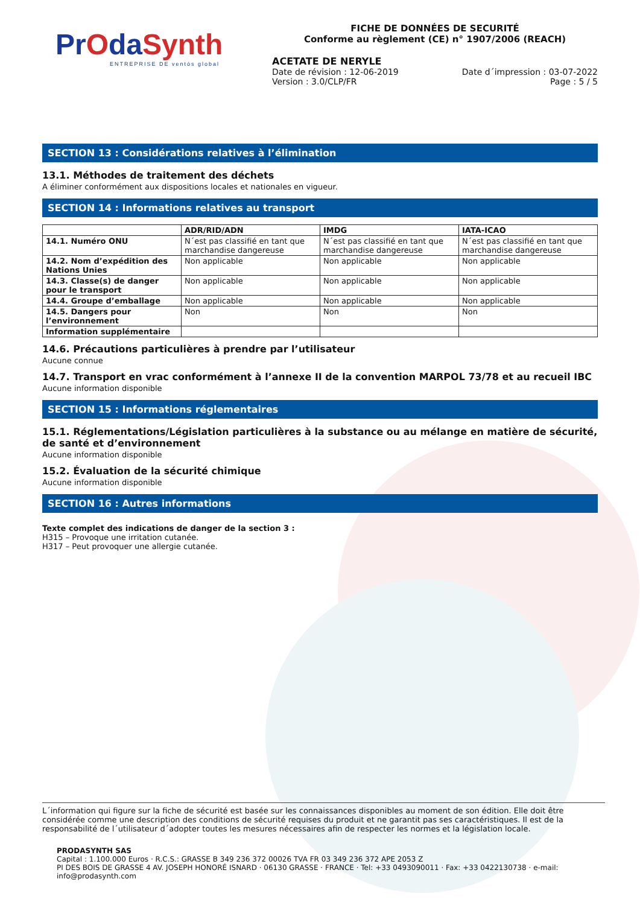PrOdaSynth
ENTREPRISE DE ventós global
FICHE DE DONNÉES DE SECURITÉ
Conforme au règlement (CE) n° 1907/2006 (REACH)
ACETATE DE NERYLE
Date de révision : 12-06-2019 Date d´impression : 03-07-2022
Version : 3.0/CLP/FR Page : 5 / 5
SECTION 13 : Considérations relatives à l’élimination
13.1. Méthodes de traitement des déchets
A éliminer conformément aux dispositions locales et nationales en vigueur.
SECTION 14 : Informations relatives au transport
| | ADR/RID/ADN | IMDG | IATA-ICAO |
| --- | --- | --- | --- |
| 14.1. Numéro ONU | N´est pas classifié en tant que marchandise dangereuse | N´est pas classifié en tant que marchandise dangereuse | N´est pas classifié en tant que marchandise dangereuse |
| 14.2. Nom d’expédition des Nations Unies | Non applicable | Non applicable | Non applicable |
| 14.3. Classe(s) de danger pour le transport | Non applicable | Non applicable | Non applicable |
| 14.4. Groupe d’emballage | Non applicable | Non applicable | Non applicable |
| 14.5. Dangers pour l’environnement | Non | Non | Non |
| Information supplémentaire | | | |
14.6. Précautions particulières à prendre par l’utilisateur
Aucune connue
14.7. Transport en vrac conformément à l’annexe II de la convention MARPOL 73/78 et au recueil IBC
Aucune information disponible
SECTION 15 : Informations réglementaires
15.1. Réglementations/Législation particulières à la substance ou au mélange en matière de sécurité, de santé et d’environnement
Aucune information disponible
15.2. Évaluation de la sécurité chimique
Aucune information disponible
SECTION 16 : Autres informations
Texte complet des indications de danger de la section 3 :
H315 – Provoque une irritation cutanée.
H317 – Peut provoquer une allergie cutanée.
L´information qui figure sur la fiche de sécurité est basée sur les connaissances disponibles au moment de son édition. Elle doit être considérée comme une description des conditions de sécurité requises du produit et ne garantit pas ses caractéristiques. Il est de la responsabilité de l´utilisateur d´adopter toutes les mesures nécessaires afin de respecter les normes et la législation locale.
PRODASYNTH SAS
Capital : 1.100.000 Euros · R.C.S.: GRASSE B 349 236 372 00026 TVA FR 03 349 236 372 APE 2053 Z
PI DES BOIS DE GRASSE 4 AV. JOSEPH HONORÉ ISNARD · 06130 GRASSE · FRANCE · Tel: +33 0493090011 · Fax: +33 0422130738 · e-mail: info@prodasynth.com